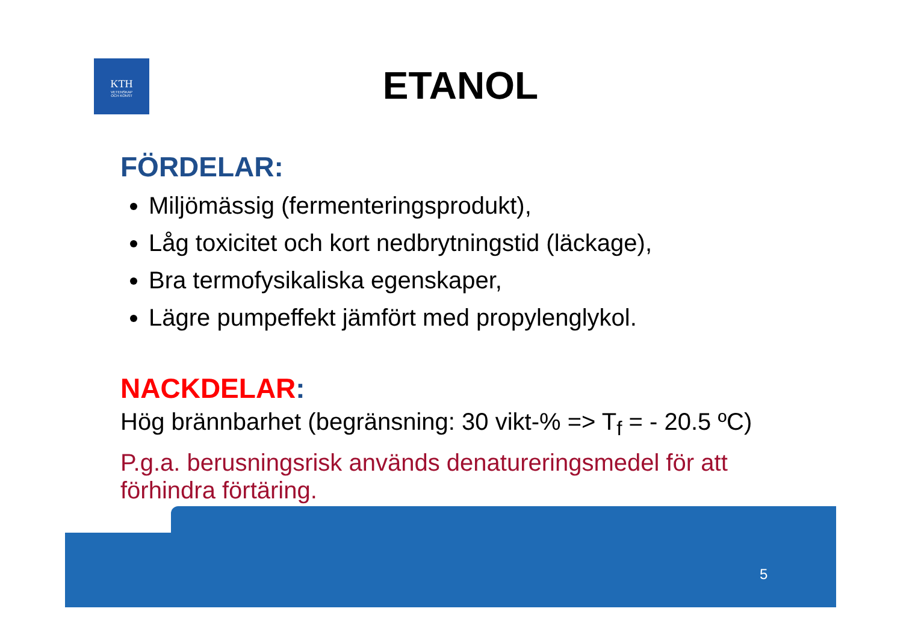KTH
VETENSKAP
OCH KONST
ETANOL
FÖRDELAR:
Miljömässig (fermenteringsprodukt),
Låg toxicitet och kort nedbrytningstid (läckage),
Bra termofysikaliska egenskaper,
Lägre pumpeffekt jämfört med propylenglykol.
NACKDELAR:
Hög brännbarhet (begränsning: 30 vikt-% => T<sub>f</sub> = - 20.5 ºC)
P.g.a. berusningsrisk används denatureringsmedel för att förhindra förtäring.
5